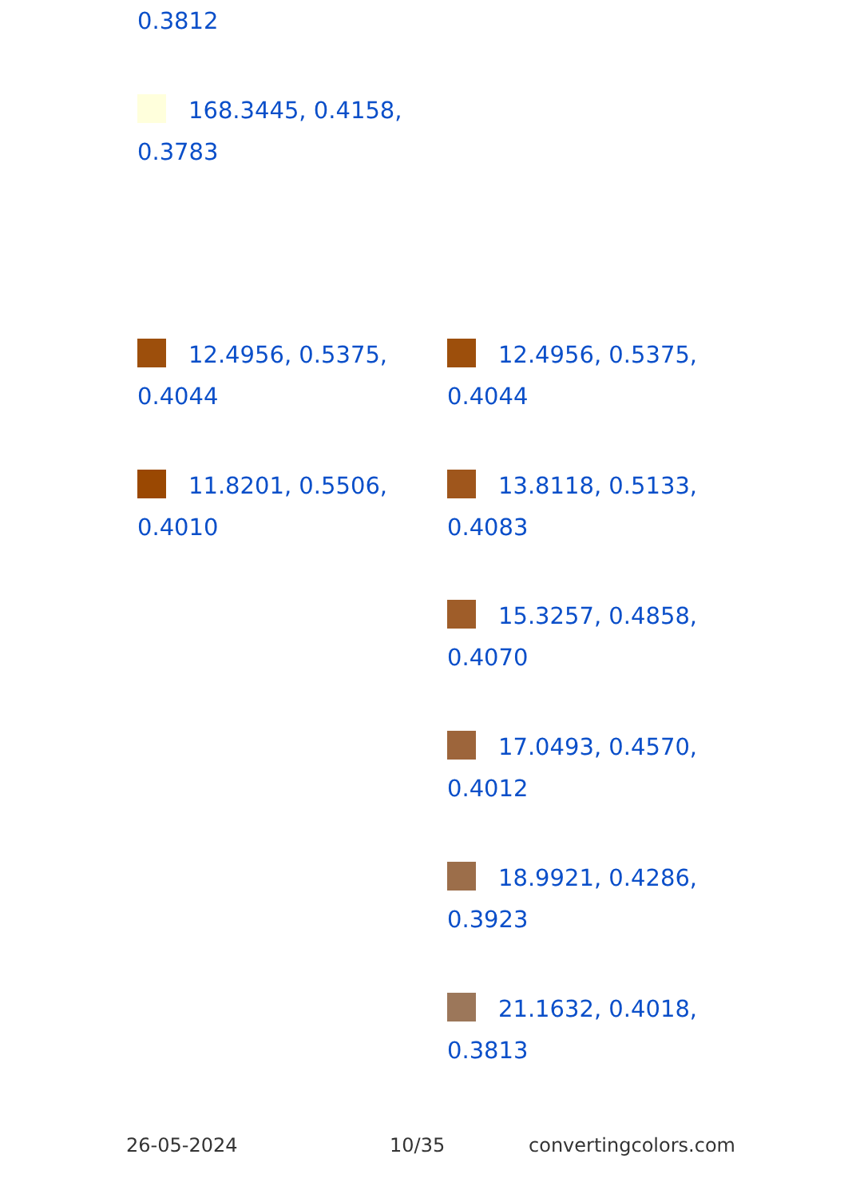0.3812
168.3445, 0.4158, 0.3783
12.4956, 0.5375, 0.4044
12.4956, 0.5375, 0.4044
11.8201, 0.5506, 0.4010
13.8118, 0.5133, 0.4083
15.3257, 0.4858, 0.4070
17.0493, 0.4570, 0.4012
18.9921, 0.4286, 0.3923
21.1632, 0.4018, 0.3813
26-05-2024 10/35 convertingcolors.com